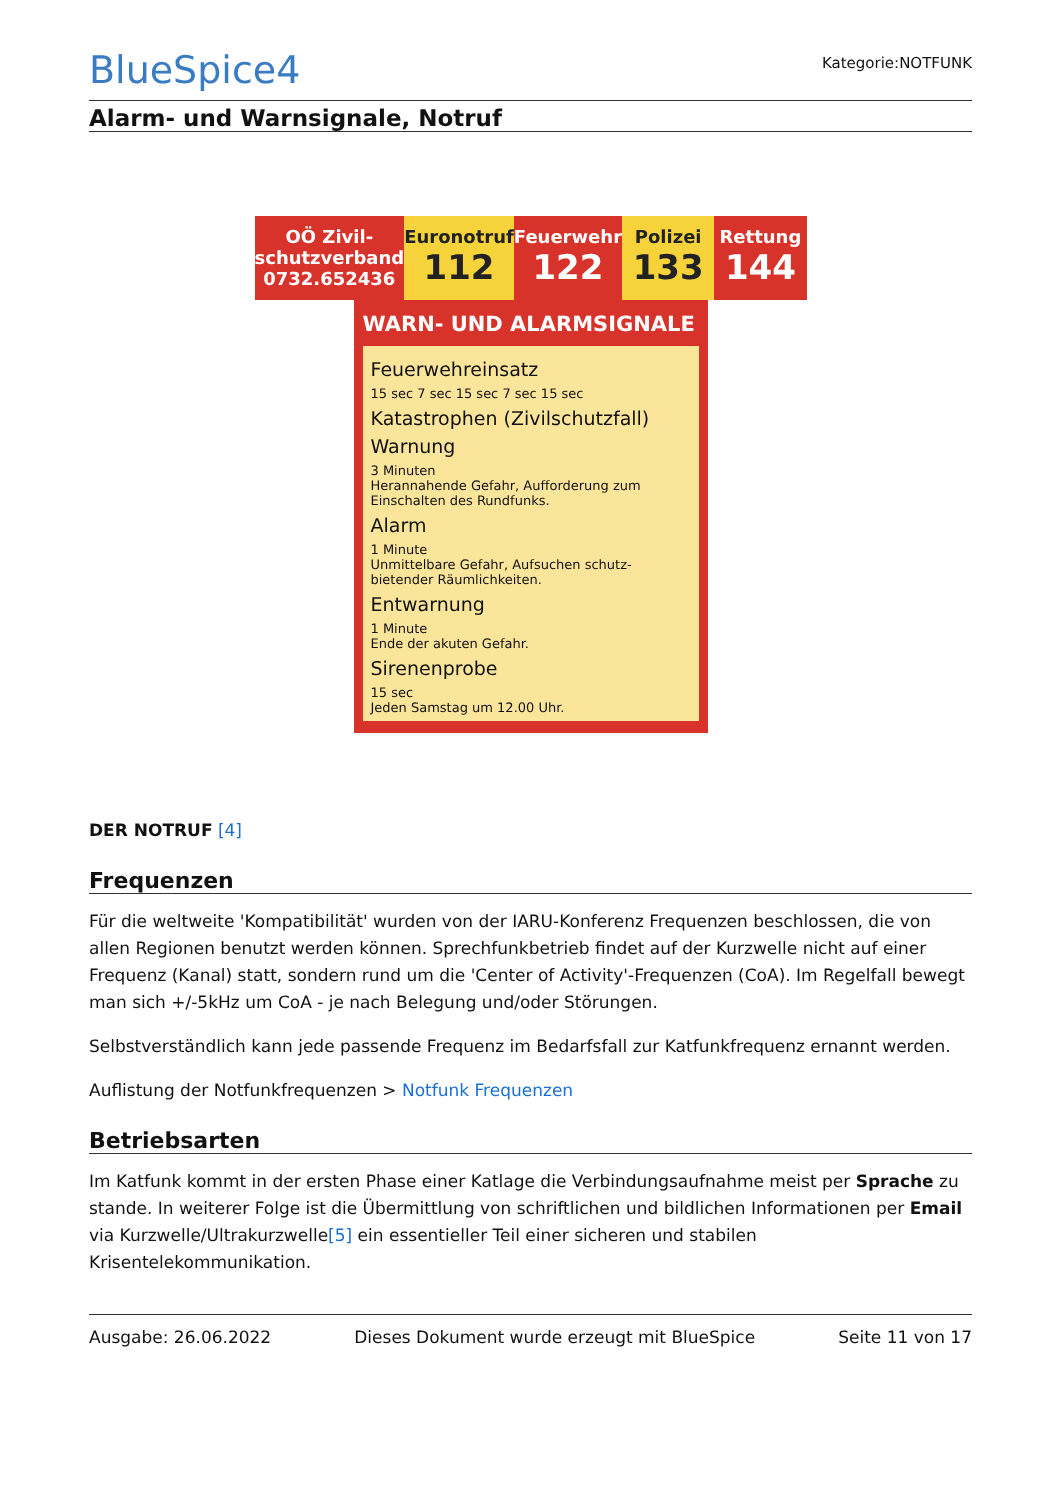BlueSpice4
Kategorie:NOTFUNK
Alarm- und Warnsignale, Notruf
OÖ Zivil-schutzverband 0732.652436
Euronotruf
112
Feuerwehr
122
Polizei
133
Rettung
144
WARN- UND ALARMSIGNALE
Feuerwehreinsatz
15 sec 7 sec 15 sec 7 sec 15 sec
Katastrophen (Zivilschutzfall)
Warnung
3 Minuten
Herannahende Gefahr, Aufforderung zum Einschalten des Rundfunks.
Alarm
1 Minute
Unmittelbare Gefahr, Aufsuchen schutz-bietender Räumlichkeiten.
Entwarnung
1 Minute
Ende der akuten Gefahr.
Sirenenprobe
15 sec
Jeden Samstag um 12.00 Uhr.
DER NOTRUF [4]
Frequenzen
Für die weltweite 'Kompatibilität' wurden von der IARU-Konferenz Frequenzen beschlossen, die von allen Regionen benutzt werden können. Sprechfunkbetrieb findet auf der Kurzwelle nicht auf einer Frequenz (Kanal) statt, sondern rund um die 'Center of Activity'-Frequenzen (CoA). Im Regelfall bewegt man sich +/-5kHz um CoA - je nach Belegung und/oder Störungen.
Selbstverständlich kann jede passende Frequenz im Bedarfsfall zur Katfunkfrequenz ernannt werden.
Auflistung der Notfunkfrequenzen > Notfunk Frequenzen
Betriebsarten
Im Katfunk kommt in der ersten Phase einer Katlage die Verbindungsaufnahme meist per Sprache zu stande. In weiterer Folge ist die Übermittlung von schriftlichen und bildlichen Informationen per Email via Kurzwelle/Ultrakurzwelle[5] ein essentieller Teil einer sicheren und stabilen Krisentelekommunikation.
Ausgabe: 26.06.2022 Dieses Dokument wurde erzeugt mit BlueSpice Seite 11 von 17